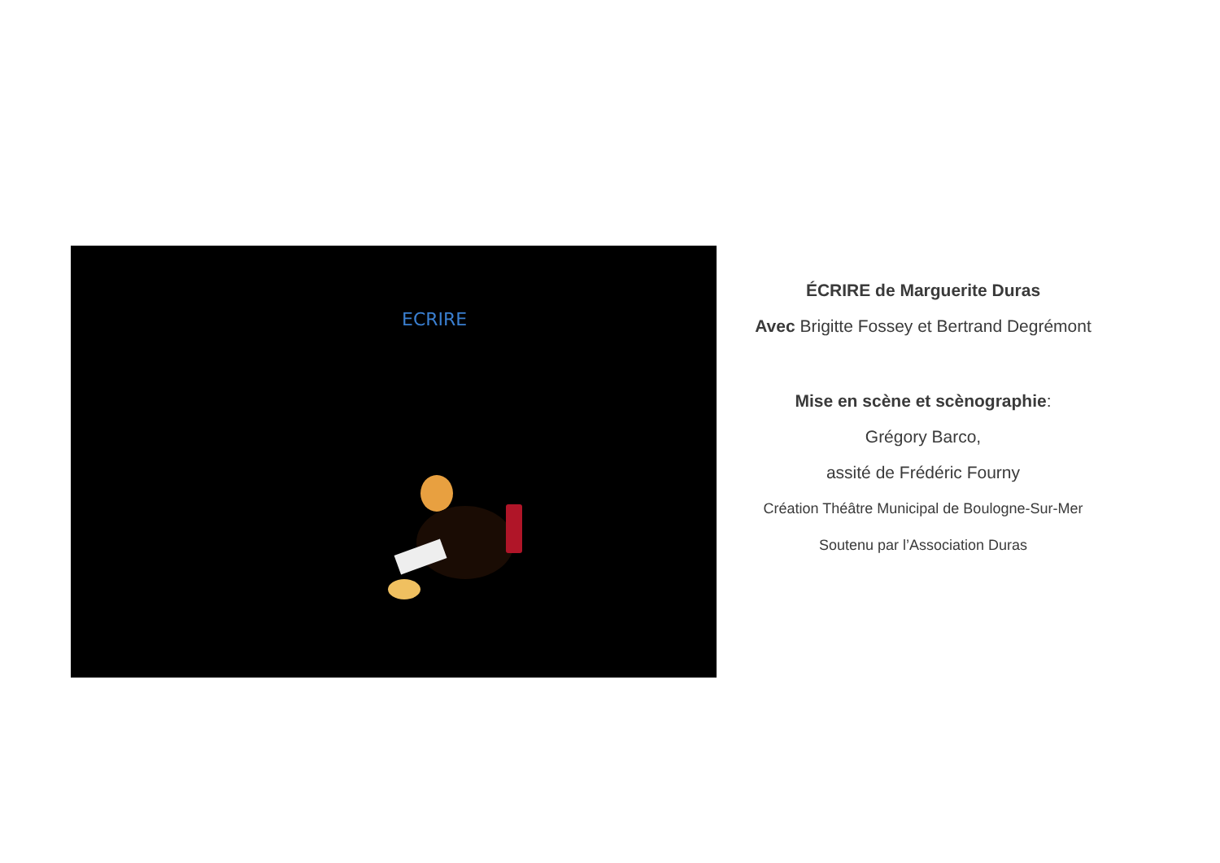ECRIRE
ÉCRIRE de Marguerite Duras
Avec Brigitte Fossey et Bertrand Degrémont
Mise en scène et scènographie:
Grégory Barco,
assité de Frédéric Fourny
Création Théâtre Municipal de Boulogne-Sur-Mer
Soutenu par l’Association Duras